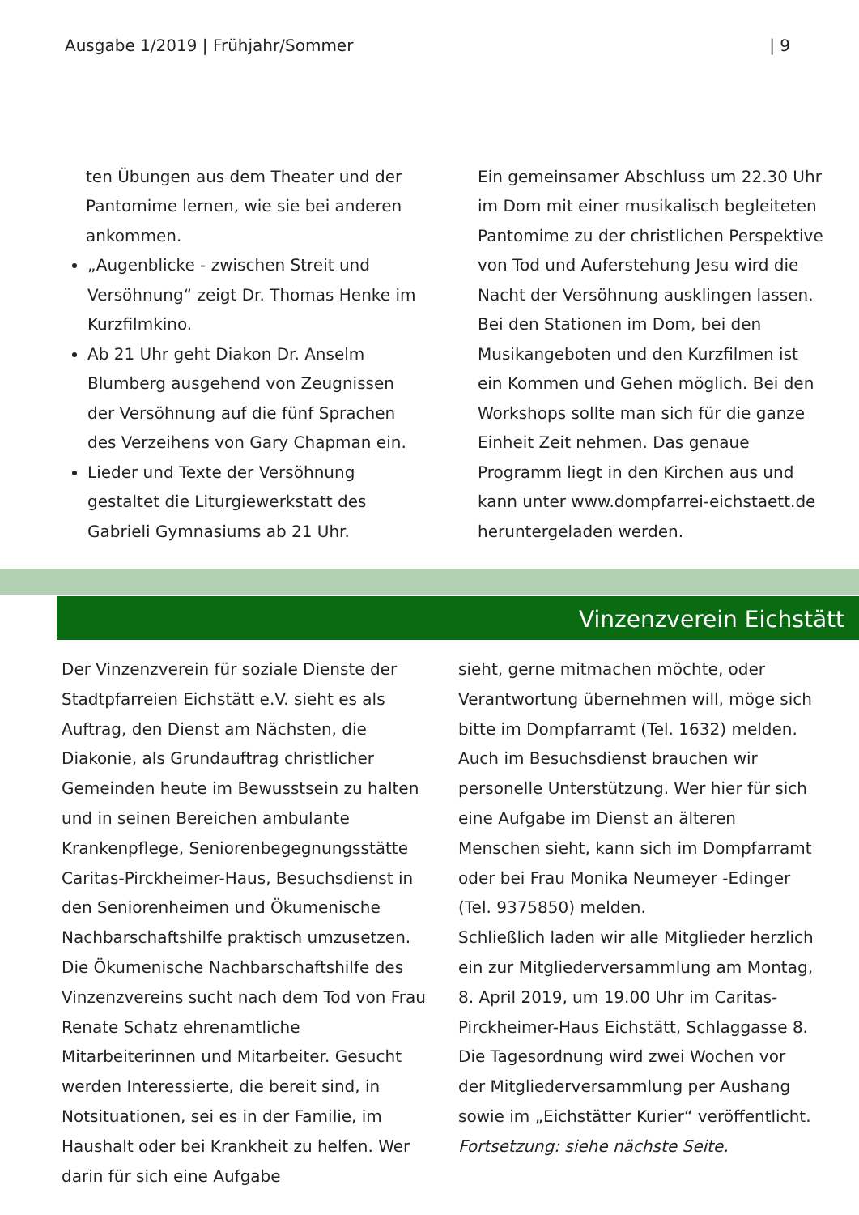Ausgabe 1/2019 | Frühjahr/Sommer | 9
ten Übungen aus dem Theater und der Pantomime lernen, wie sie bei anderen ankommen.
„Augenblicke - zwischen Streit und Versöhnung“ zeigt Dr. Thomas Henke im Kurzfilmkino.
Ab 21 Uhr geht Diakon Dr. Anselm Blumberg ausgehend von Zeugnissen der Versöhnung auf die fünf Sprachen des Verzeihens von Gary Chapman ein.
Lieder und Texte der Versöhnung gestaltet die Liturgiewerkstatt des Gabrieli Gymnasiums ab 21 Uhr.
Ein gemeinsamer Abschluss um 22.30 Uhr im Dom mit einer musikalisch begleiteten Pantomime zu der christlichen Perspektive von Tod und Auferstehung Jesu wird die Nacht der Versöhnung ausklingen lassen. Bei den Stationen im Dom, bei den Musikangeboten und den Kurzfilmen ist ein Kommen und Gehen möglich. Bei den Workshops sollte man sich für die ganze Einheit Zeit nehmen. Das genaue Programm liegt in den Kirchen aus und kann unter www.dompfarrei-eichstaett.de heruntergeladen werden.
Vinzenzverein Eichstätt
Der Vinzenzverein für soziale Dienste der Stadtpfarreien Eichstätt e.V. sieht es als Auftrag, den Dienst am Nächsten, die Diakonie, als Grundauftrag christlicher Gemeinden heute im Bewusstsein zu halten und in seinen Bereichen ambulante Krankenpflege, Seniorenbegegnungsstätte Caritas-Pirckheimer-Haus, Besuchsdienst in den Seniorenheimen und Ökumenische Nachbarschaftshilfe praktisch umzusetzen.
Die Ökumenische Nachbarschaftshilfe des Vinzenzvereins sucht nach dem Tod von Frau Renate Schatz ehrenamtliche Mitarbeiterinnen und Mitarbeiter. Gesucht werden Interessierte, die bereit sind, in Notsituationen, sei es in der Familie, im Haushalt oder bei Krankheit zu helfen. Wer darin für sich eine Aufgabe
sieht, gerne mitmachen möchte, oder Verantwortung übernehmen will, möge sich bitte im Dompfarramt (Tel. 1632) melden.
Auch im Besuchsdienst brauchen wir personelle Unterstützung. Wer hier für sich eine Aufgabe im Dienst an älteren Menschen sieht, kann sich im Dompfarramt oder bei Frau Monika Neumeyer -Edinger (Tel. 9375850) melden.
Schließlich laden wir alle Mitglieder herzlich ein zur Mitgliederversammlung am Montag, 8. April 2019, um 19.00 Uhr im Caritas-Pirckheimer-Haus Eichstätt, Schlaggasse 8. Die Tagesordnung wird zwei Wochen vor der Mitgliederversammlung per Aushang sowie im „Eichstätter Kurier“ veröffentlicht.
Fortsetzung: siehe nächste Seite.